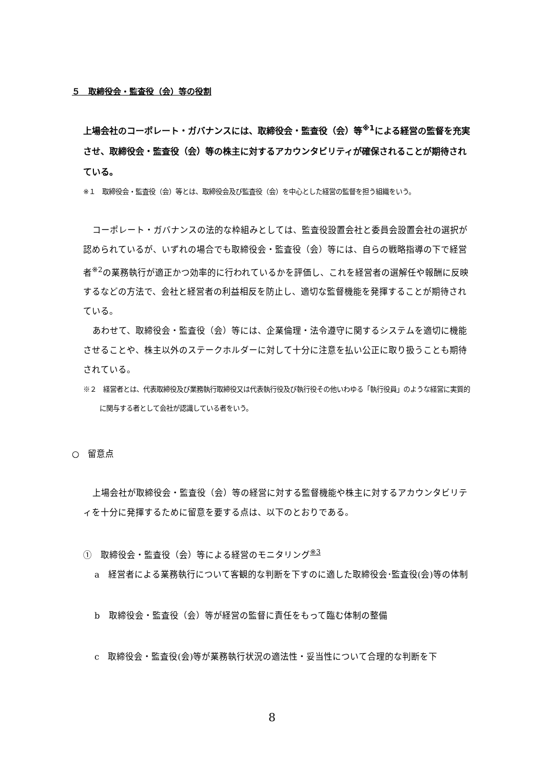５　取締役会・監査役（会）等の役割
上場会社のコーポレート・ガバナンスには、取締役会・監査役（会）等<sup>※1</sup>による経営の監督を充実させ、取締役会・監査役（会）等の株主に対するアカウンタビリティが確保されることが期待されている。
※１　取締役会・監査役（会）等とは、取締役会及び監査役（会）を中心とした経営の監督を担う組織をいう。
コーポレート・ガバナンスの法的な枠組みとしては、監査役設置会社と委員会設置会社の選択が認められているが、いずれの場合でも取締役会・監査役（会）等には、自らの戦略指導の下で経営者<sup>※2</sup>の業務執行が適正かつ効率的に行われているかを評価し、これを経営者の選解任や報酬に反映するなどの方法で、会社と経営者の利益相反を防止し、適切な監督機能を発揮することが期待されている。
あわせて、取締役会・監査役（会）等には、企業倫理・法令遵守に関するシステムを適切に機能させることや、株主以外のステークホルダーに対して十分に注意を払い公正に取り扱うことも期待されている。
※２　経営者とは、代表取締役及び業務執行取締役又は代表執行役及び執行役その他いわゆる「執行役員」のような経営に実質的に関与する者として会社が認識している者をいう。
○　留意点
上場会社が取締役会・監査役（会）等の経営に対する監督機能や株主に対するアカウンタビリティを十分に発揮するために留意を要する点は、以下のとおりである。
①　取締役会・監査役（会）等による経営のモニタリング<sup>※3</sup>
a　経営者による業務執行について客観的な判断を下すのに適した取締役会･監査役(会)等の体制
b　取締役会・監査役（会）等が経営の監督に責任をもって臨む体制の整備
c　取締役会・監査役(会)等が業務執行状況の適法性・妥当性について合理的な判断を下
8